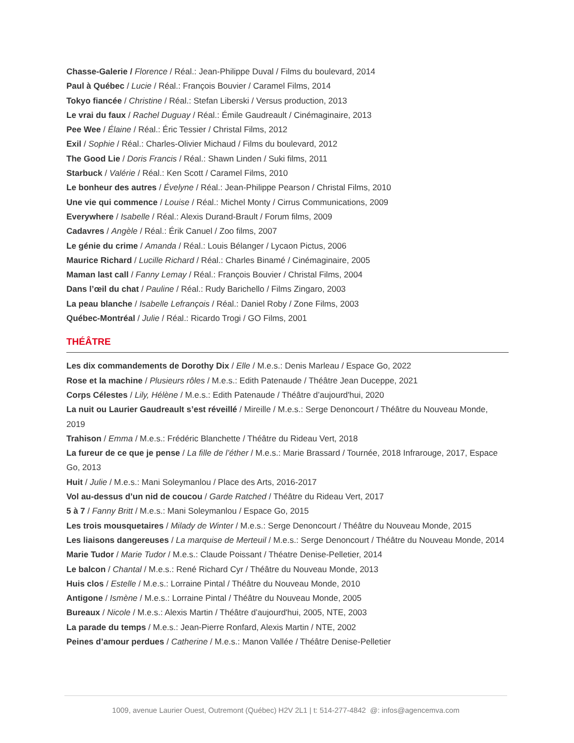Chasse-Galerie / Florence / Réal.: Jean-Philippe Duval / Films du boulevard, 2014
Paul à Québec / Lucie / Réal.: François Bouvier / Caramel Films, 2014
Tokyo fiancée / Christine / Réal.: Stefan Liberski / Versus production, 2013
Le vrai du faux / Rachel Duguay / Réal.: Émile Gaudreault / Cinémaginaire, 2013
Pee Wee / Élaine / Réal.: Éric Tessier / Christal Films, 2012
Exil / Sophie / Réal.: Charles-Olivier Michaud / Films du boulevard, 2012
The Good Lie / Doris Francis / Réal.: Shawn Linden / Suki films, 2011
Starbuck / Valérie / Réal.: Ken Scott / Caramel Films, 2010
Le bonheur des autres / Évelyne / Réal.: Jean-Philippe Pearson / Christal Films, 2010
Une vie qui commence / Louise / Réal.: Michel Monty / Cirrus Communications, 2009
Everywhere / Isabelle / Réal.: Alexis Durand-Brault / Forum films, 2009
Cadavres / Angèle / Réal.: Érik Canuel / Zoo films, 2007
Le génie du crime / Amanda / Réal.: Louis Bélanger / Lycaon Pictus, 2006
Maurice Richard / Lucille Richard / Réal.: Charles Binamé / Cinémaginaire, 2005
Maman last call / Fanny Lemay / Réal.: François Bouvier / Christal Films, 2004
Dans l’œil du chat / Pauline / Réal.: Rudy Barichello / Films Zingaro, 2003
La peau blanche / Isabelle Lefrançois / Réal.: Daniel Roby / Zone Films, 2003
Québec-Montréal / Julie / Réal.: Ricardo Trogi / GO Films, 2001
THÉÂTRE
Les dix commandements de Dorothy Dix / Elle / M.e.s.: Denis Marleau / Espace Go, 2022
Rose et la machine / Plusieurs rôles / M.e.s.: Edith Patenaude / Théâtre Jean Duceppe, 2021
Corps Célestes / Lily, Hélène / M.e.s.: Edith Patenaude / Théâtre d’aujourd'hui, 2020
La nuit ou Laurier Gaudreault s’est réveillé / Mireille / M.e.s.: Serge Denoncourt / Théâtre du Nouveau Monde, 2019
Trahison / Emma / M.e.s.: Frédéric Blanchette / Théâtre du Rideau Vert, 2018
La fureur de ce que je pense / La fille de l’éther / M.e.s.: Marie Brassard / Tournée, 2018 Infrarouge, 2017, Espace Go, 2013
Huit / Julie / M.e.s.: Mani Soleymanlou / Place des Arts, 2016-2017
Vol au-dessus d’un nid de coucou / Garde Ratched / Théâtre du Rideau Vert, 2017
5 à 7 / Fanny Britt / M.e.s.: Mani Soleymanlou / Espace Go, 2015
Les trois mousquetaires / Milady de Winter / M.e.s.: Serge Denoncourt / Théâtre du Nouveau Monde, 2015
Les liaisons dangereuses / La marquise de Merteuil / M.e.s.: Serge Denoncourt / Théâtre du Nouveau Monde, 2014
Marie Tudor / Marie Tudor / M.e.s.: Claude Poissant / Théatre Denise-Pelletier, 2014
Le balcon / Chantal / M.e.s.: René Richard Cyr / Théâtre du Nouveau Monde, 2013
Huis clos / Estelle / M.e.s.: Lorraine Pintal / Théâtre du Nouveau Monde, 2010
Antigone / Ismène / M.e.s.: Lorraine Pintal / Théâtre du Nouveau Monde, 2005
Bureaux / Nicole / M.e.s.: Alexis Martin / Théâtre d’aujourd'hui, 2005, NTE, 2003
La parade du temps / M.e.s.: Jean-Pierre Ronfard, Alexis Martin / NTE, 2002
Peines d’amour perdues / Catherine / M.e.s.: Manon Vallée / Théâtre Denise-Pelletier
1009, avenue Laurier Ouest, Outremont (Québec) H2V 2L1 | t: 514-277-4842 @: infos@agencemva.com